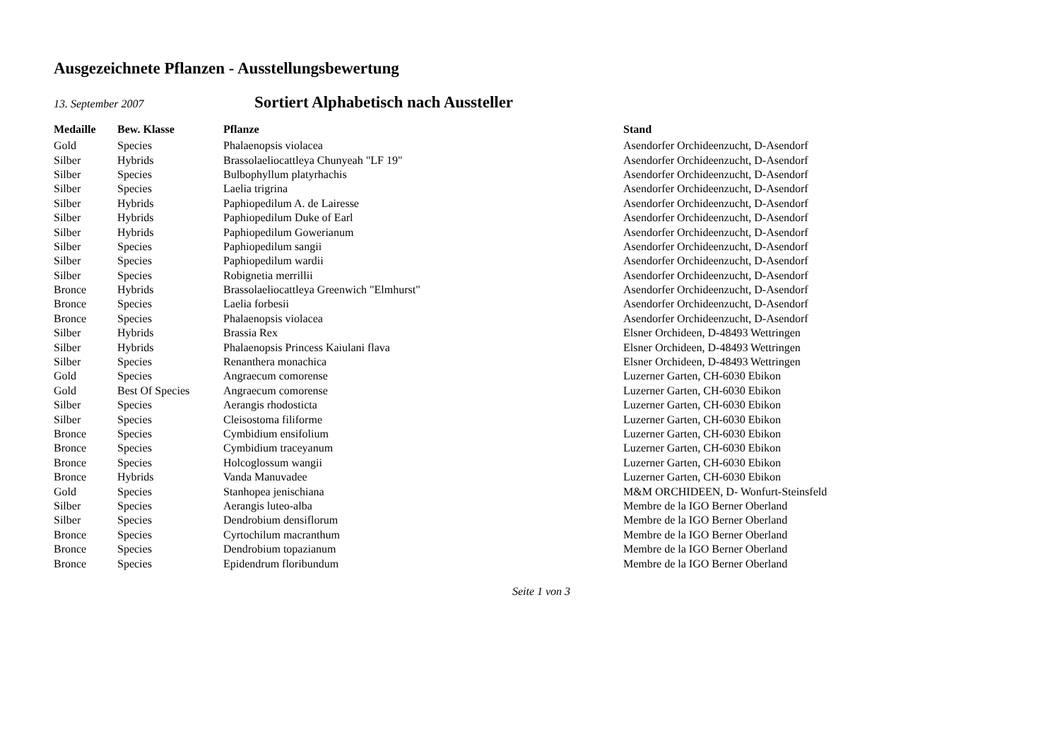Ausgezeichnete Pflanzen - Ausstellungsbewertung
13. September 2007
Sortiert Alphabetisch nach Aussteller
| Medaille | Bew. Klasse | Pflanze | Stand |
| --- | --- | --- | --- |
| Gold | Species | Phalaenopsis violacea | Asendorfer Orchideenzucht, D-Asendorf |
| Silber | Hybrids | Brassolaeliocattleya Chunyeah "LF 19" | Asendorfer Orchideenzucht, D-Asendorf |
| Silber | Species | Bulbophyllum platyrhachis | Asendorfer Orchideenzucht, D-Asendorf |
| Silber | Species | Laelia trigrina | Asendorfer Orchideenzucht, D-Asendorf |
| Silber | Hybrids | Paphiopedilum A. de Lairesse | Asendorfer Orchideenzucht, D-Asendorf |
| Silber | Hybrids | Paphiopedilum Duke of Earl | Asendorfer Orchideenzucht, D-Asendorf |
| Silber | Hybrids | Paphiopedilum Gowerianum | Asendorfer Orchideenzucht, D-Asendorf |
| Silber | Species | Paphiopedilum sangii | Asendorfer Orchideenzucht, D-Asendorf |
| Silber | Species | Paphiopedilum wardii | Asendorfer Orchideenzucht, D-Asendorf |
| Silber | Species | Robignetia merrillii | Asendorfer Orchideenzucht, D-Asendorf |
| Bronce | Hybrids | Brassolaeliocattleya Greenwich "Elmhurst" | Asendorfer Orchideenzucht, D-Asendorf |
| Bronce | Species | Laelia forbesii | Asendorfer Orchideenzucht, D-Asendorf |
| Bronce | Species | Phalaenopsis violacea | Asendorfer Orchideenzucht, D-Asendorf |
| Silber | Hybrids | Brassia Rex | Elsner Orchideen, D-48493 Wettringen |
| Silber | Hybrids | Phalaenopsis Princess Kaiulani flava | Elsner Orchideen, D-48493 Wettringen |
| Silber | Species | Renanthera monachica | Elsner Orchideen, D-48493 Wettringen |
| Gold | Species | Angraecum comorense | Luzerner Garten, CH-6030 Ebikon |
| Gold | Best Of Species | Angraecum comorense | Luzerner Garten, CH-6030 Ebikon |
| Silber | Species | Aerangis rhodosticta | Luzerner Garten, CH-6030 Ebikon |
| Silber | Species | Cleisostoma filiforme | Luzerner Garten, CH-6030 Ebikon |
| Bronce | Species | Cymbidium ensifolium | Luzerner Garten, CH-6030 Ebikon |
| Bronce | Species | Cymbidium traceyanum | Luzerner Garten, CH-6030 Ebikon |
| Bronce | Species | Holcoglossum wangii | Luzerner Garten, CH-6030 Ebikon |
| Bronce | Hybrids | Vanda Manuvadee | Luzerner Garten, CH-6030 Ebikon |
| Gold | Species | Stanhopea jenischiana | M&M ORCHIDEEN, D- Wonfurt-Steinsfeld |
| Silber | Species | Aerangis luteo-alba | Membre de la IGO Berner Oberland |
| Silber | Species | Dendrobium densiflorum | Membre de la IGO Berner Oberland |
| Bronce | Species | Cyrtochilum macranthum | Membre de la IGO Berner Oberland |
| Bronce | Species | Dendrobium topazianum | Membre de la IGO Berner Oberland |
| Bronce | Species | Epidendrum floribundum | Membre de la IGO Berner Oberland |
Seite 1 von 3